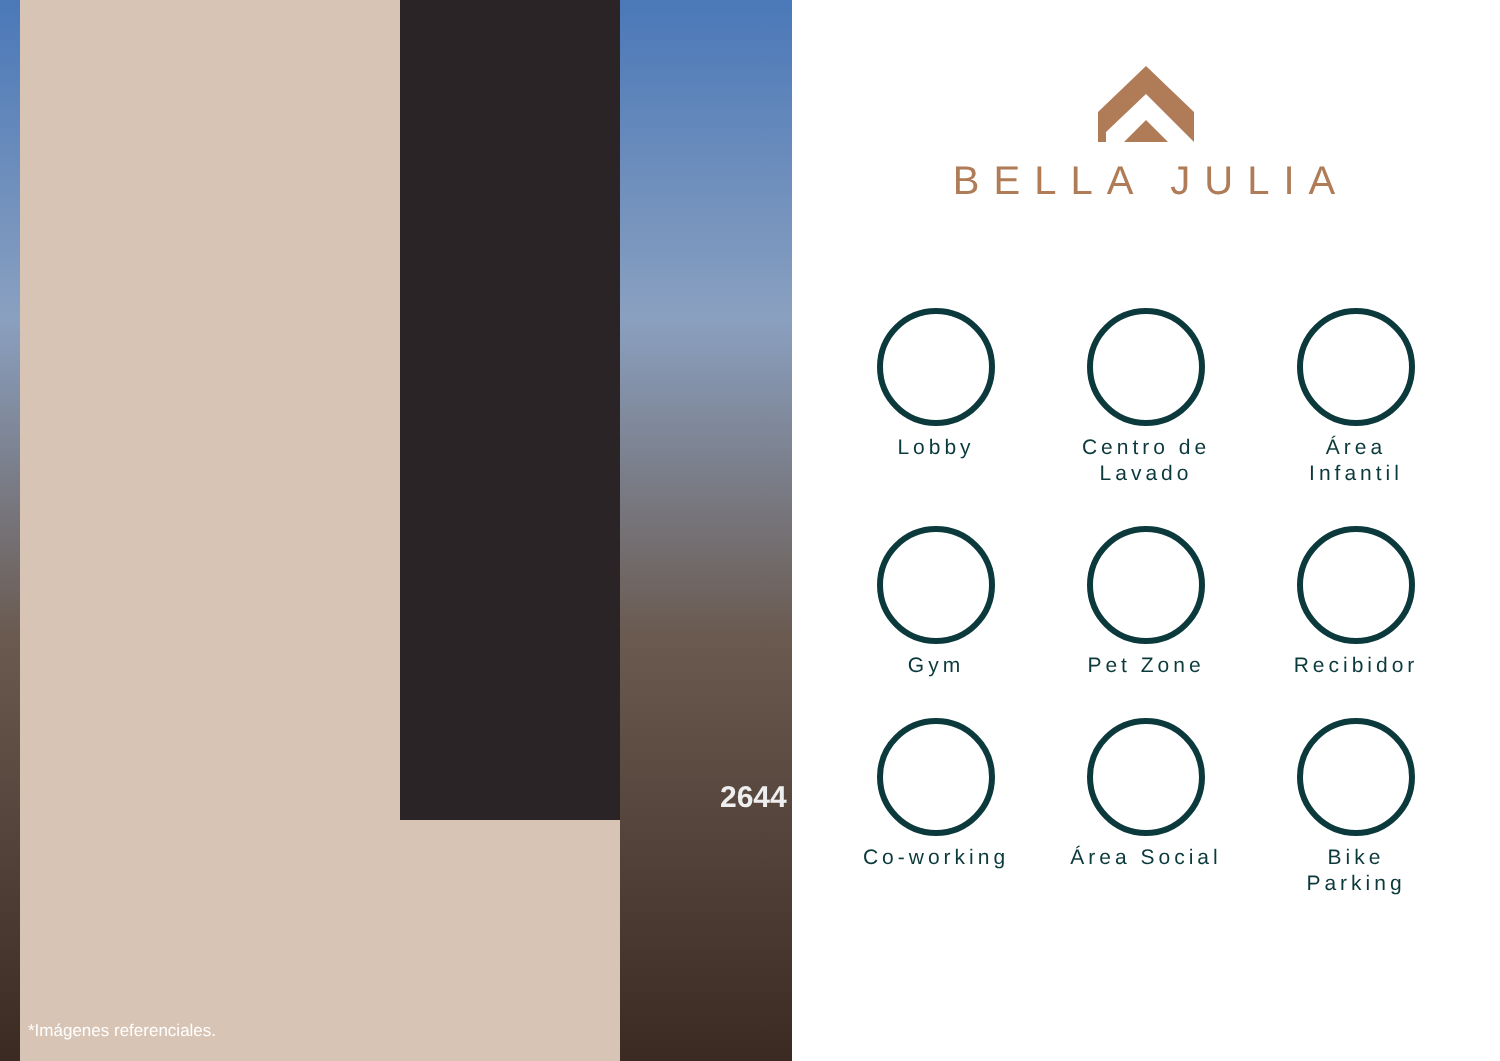2644
*Imágenes referenciales.
BELLA JULIA
Lobby
Centro de
Lavado
Área
Infantil
Gym
Pet Zone
Recibidor
Co-working
Área Social
Bike
Parking